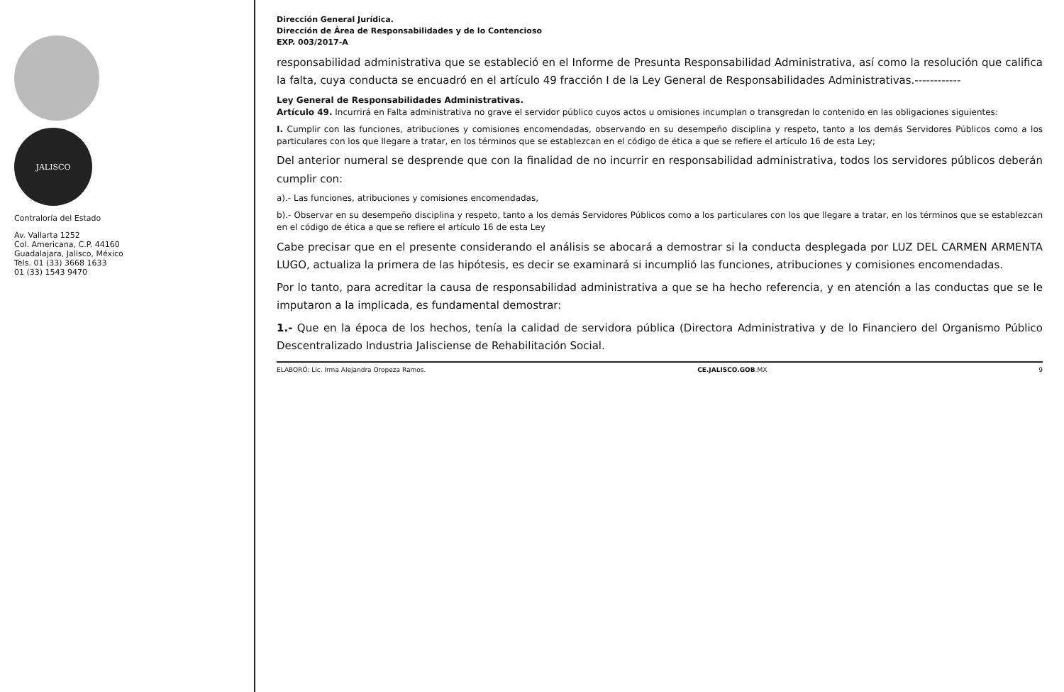JALISCO
Contraloría del Estado
Av. Vallarta 1252
Col. Americana, C.P. 44160
Guadalajara, Jalisco, México
Tels. 01 (33) 3668 1633
01 (33) 1543 9470
Dirección General Jurídica.
Dirección de Área de Responsabilidades y de lo Contencioso
EXP. 003/2017-A
responsabilidad administrativa que se estableció en el Informe de Presunta Responsabilidad Administrativa, así como la resolución que califica la falta, cuya conducta se encuadró en el artículo 49 fracción I de la Ley General de Responsabilidades Administrativas.------------
Ley General de Responsabilidades Administrativas.
Artículo 49. Incurrirá en Falta administrativa no grave el servidor público cuyos actos u omisiones incumplan o transgredan lo contenido en las obligaciones siguientes:
I. Cumplir con las funciones, atribuciones y comisiones encomendadas, observando en su desempeño disciplina y respeto, tanto a los demás Servidores Públicos como a los particulares con los que llegare a tratar, en los términos que se establezcan en el código de ética a que se refiere el artículo 16 de esta Ley;
Del anterior numeral se desprende que con la finalidad de no incurrir en responsabilidad administrativa, todos los servidores públicos deberán cumplir con:
a).- Las funciones, atribuciones y comisiones encomendadas,
b).- Observar en su desempeño disciplina y respeto, tanto a los demás Servidores Públicos como a los particulares con los que llegare a tratar, en los términos que se establezcan en el código de ética a que se refiere el artículo 16 de esta Ley
Cabe precisar que en el presente considerando el análisis se abocará a demostrar si la conducta desplegada por LUZ DEL CARMEN ARMENTA LUGO, actualiza la primera de las hipótesis, es decir se examinará si incumplió las funciones, atribuciones y comisiones encomendadas.
Por lo tanto, para acreditar la causa de responsabilidad administrativa a que se ha hecho referencia, y en atención a las conductas que se le imputaron a la implicada, es fundamental demostrar:
1.- Que en la época de los hechos, tenía la calidad de servidora pública (Directora Administrativa y de lo Financiero del Organismo Público Descentralizado Industria Jalisciense de Rehabilitación Social.
ELABORÓ: Lic. Irma Alejandra Oropeza Ramos. CE.JALISCO.GOB.MX 9